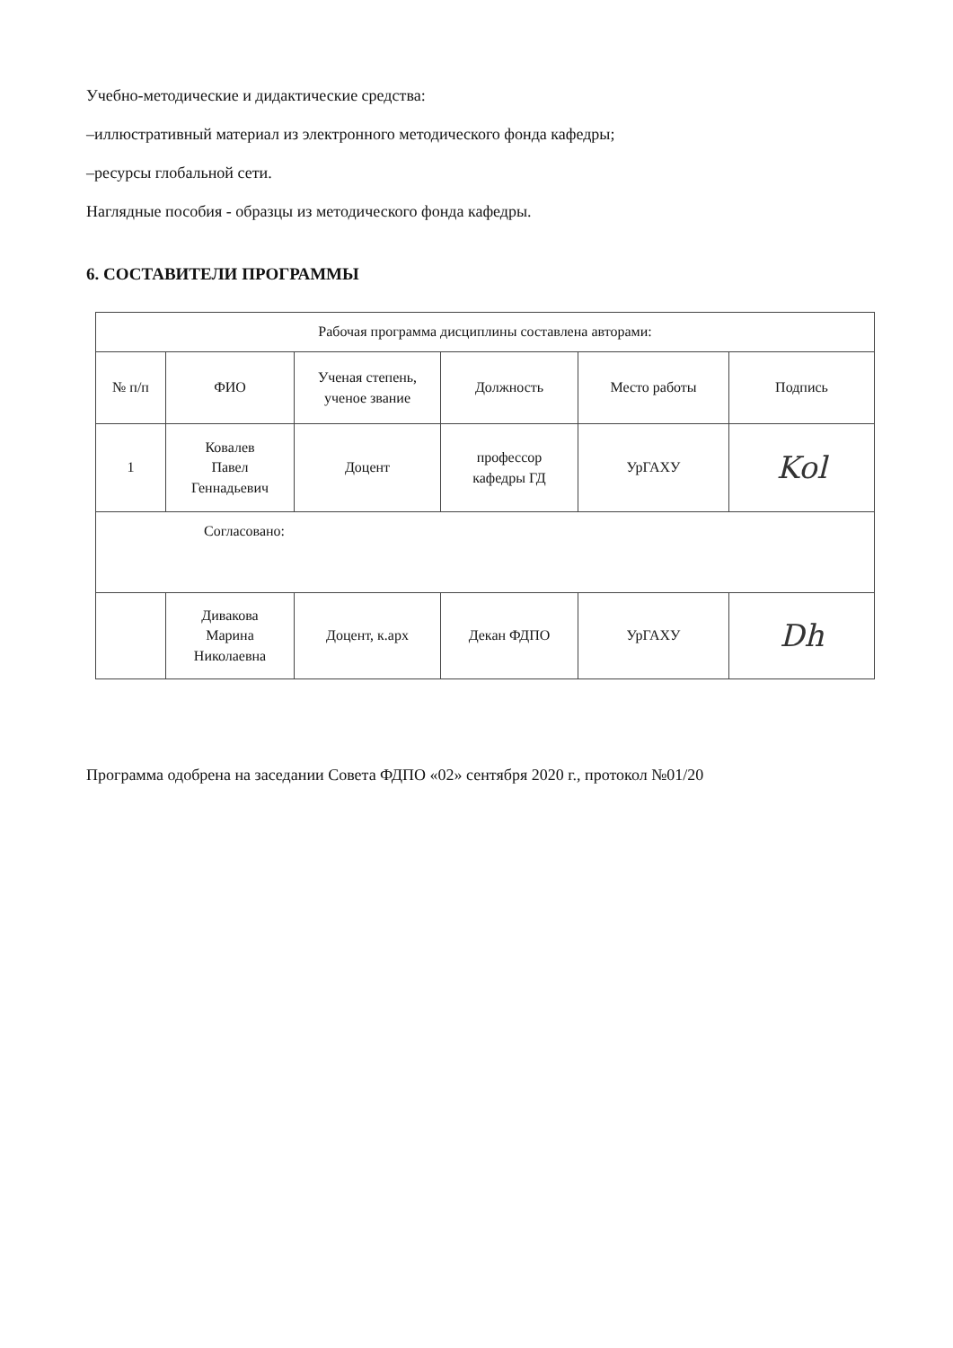Учебно-методические и дидактические средства:
–иллюстративный материал из электронного методического фонда кафедры;
–ресурсы глобальной сети.
Наглядные пособия - образцы из методического фонда кафедры.
6. СОСТАВИТЕЛИ ПРОГРАММЫ
| Рабочая программа дисциплины составлена авторами: | | | | | |
| № п/п | ФИО | Ученая степень, ученое звание | Должность | Место работы | Подпись |
| 1 | Ковалев Павел Геннадьевич | Доцент | профессор кафедры ГД | УрГАХУ | Kol |
| Согласовано: | | | | | |
| | Дивакова Марина Николаевна | Доцент, к.арх | Декан ФДПО | УрГАХУ | Dh |
Программа одобрена на заседании Совета ФДПО «02» сентября 2020 г., протокол №01/20